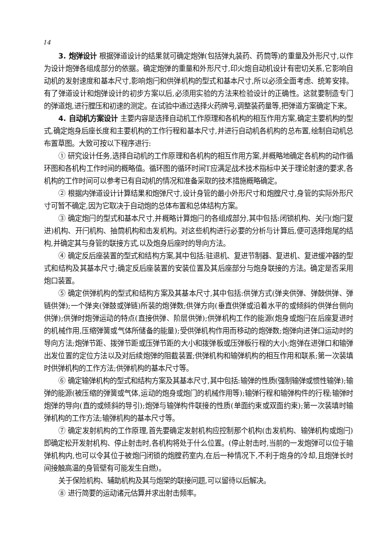14
3. 炮弹设计 根据弹道设计的结果就可确定炮弹(包括弹丸装药、药筒等)的重量及外形尺寸,以作为设计炮弹各组成部分的依据。确定炮弹的重量和外形尺寸,印火炮自动机设计有密切关系,它影响自动机的发射速度和基本尺寸,影响炮闩和供弹机构的型式和基本尺寸,所以必须全面考虑、统筹安排。有了弹道设计和炮弹设计的初步方案以后,必须用实验的方法来检验设计的正确性。这就要制造专门的弹道炮,进行膛压和初速的测定。在试验中通过选择火药牌号,调整装药量等,把弹道方案确定下来。
4. 自动机方案设计 主要内容是选择自动机工作原理和各机构的相互作用方案,确定主要机构的型式,确定炮身后座长度和主要机构的工作行程和基本尺寸,并进行自动机各机构的总布置,绘制自动机总布置草图。大致可按以下程序进行:
① 研究设计任务,选择自动机的工作原理和各机构的相互作用方案,并概略地确定各机构的动作循环图和各机构工作时间的概略值。循环图的循环时间T应满足战术技术指标中关于理论射速的要求,各机构的工作时间可以参考已有自动机的情况和准备采取的技术措施概略确定。
② 根据内弹道设计计算结果和炮弹尺寸,设计身管的最小外形尺寸和炮膛尺寸,身管的实际外形尺寸可暂不确定,因为它取决于自动炮的总体布置和总体结构方案。
③ 确定炮闩的型式和基本尺寸,并概略计算炮闩的各组成部分,其中包括:闭锁机构、关闩(炮闩复进)机构、开闩机构、抽筒机构和击发机构。对这些机构进行必要的分析与计算后,便可选择炮尾的结构,并确定其与身管的联接方式,以及炮身后座时的导向方法。
④ 确定反后座装置的型式和结构方案,其中包括:驻退机、复进节制器、复进机、复进缓冲器的型式和结构及其基本尺寸;确定反后座装置的安装位置及其后座部分与炮身联接的方法。确定是否采用炮口装置。
⑤ 确定供弹机构的型式和结构方案及其基本尺寸,其中包括:供弹方式(弹夹供弹、弹鼓供弹、弹链供弹);一个弹夹(弹鼓或弹链)所装的炮弹数;供弹方向(垂直供弹或沿着水平的或倾斜的供弹台侧向供弹);供弹时炮弹运动的特点(直接供弹、阶层供弹);供弹机构工作的能源(炮身或炮闩在后座复进时的机械作用,压缩弹簧或气体所储备的能量);受供弹机构作用而移动的炮弹数;炮弹向进弹口运动时的导向方法;炮弹节距、拨弹节距或压弹节距的大小和拨弹板或压弹板行程的大小;炮弹在进弹口和输弹出发位置的定位方法以及对后续炮弹的阻截装置;供弹机构和输弹机构的相互作用和联系;第一次装填时供弹机构的工作方法;供弹机构的基本尺寸等。
⑥ 确定输弹机构的型式和结构方案及其基本尺寸,其中包括:输弹的性质(强制输弹或惯性输弹);输弹的能源(被压缩的弹簧或气体,运动的炮身或炮门的机械作用等);输弹行程和输弹构件的行程;输弹时炮弹的导向(直的或倾斜的导引);炮弹与输弹构件联接的性质(单面约束或双面约束);第一次装填时输弹机构的工作方法;输弹机构的基本尺寸等。
⑦ 确定发射机构的工作原理,首先要确定发射机构应控制那个机构(击发机构、输弹机构或炮闩)即确定松开发射机构、停止射击时,各机构将处于什么位置。(停止射击时,当前的一发炮弹可以位于输弹机构内,也可以令其位于被炮闩闭锁的炮膛药室内,在后一种情况下,不利于炮身的冷却,且炮弹长时间接触高温的身管壁有可能发生自燃)。
关于保险机构、辅助机构及其与炮架的联接问题,可以留待以后解决。
⑧ 进行简要的运动诸元估算并求出射击频率。